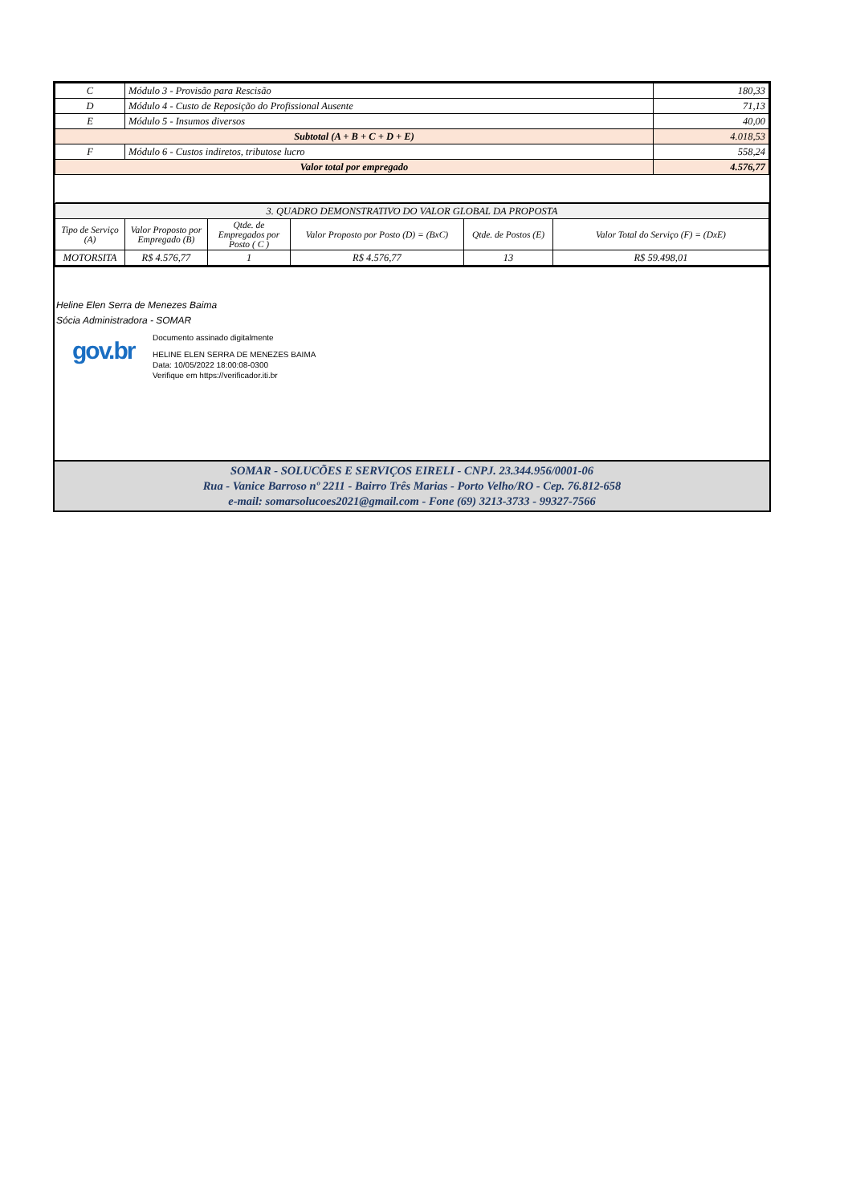| C | Módulo 3 - Provisão para Rescisão | 180,33 |
| D | Módulo 4 - Custo de Reposição do Profissional Ausente | 71,13 |
| E | Módulo 5 - Insumos diversos | 40,00 |
| Subtotal (A + B + C + D + E) | | 4.018,53 |
| F | Módulo 6 - Custos indiretos, tributose lucro | 558,24 |
| Valor total por empregado | | 4.576,77 |
| 3. QUADRO DEMONSTRATIVO DO VALOR GLOBAL DA PROPOSTA | | | | | |
| Tipo de Serviço (A) | Valor Proposto por Empregado (B) | Qtde. de Empregados por Posto ( C ) | Valor Proposto por Posto (D) = (BxC) | Qtde. de Postos (E) | Valor Total do Serviço (F) = (DxE) |
| MOTORSITA | R$ 4.576,77 | 1 | R$ 4.576,77 | 13 | R$ 59.498,01 |
Heline Elen Serra de Menezes Baima
Sócia Administradora - SOMAR
gov.br
Documento assinado digitalmente
HELINE ELEN SERRA DE MENEZES BAIMA
Data: 10/05/2022 18:00:08-0300
Verifique em https://verificador.iti.br
SOMAR - SOLUCÕES E SERVIÇOS EIRELI - CNPJ. 23.344.956/0001-06
Rua - Vanice Barroso nº 2211 - Bairro Três Marias - Porto Velho/RO - Cep. 76.812-658
e-mail: somarsolucoes2021@gmail.com - Fone (69) 3213-3733 - 99327-7566